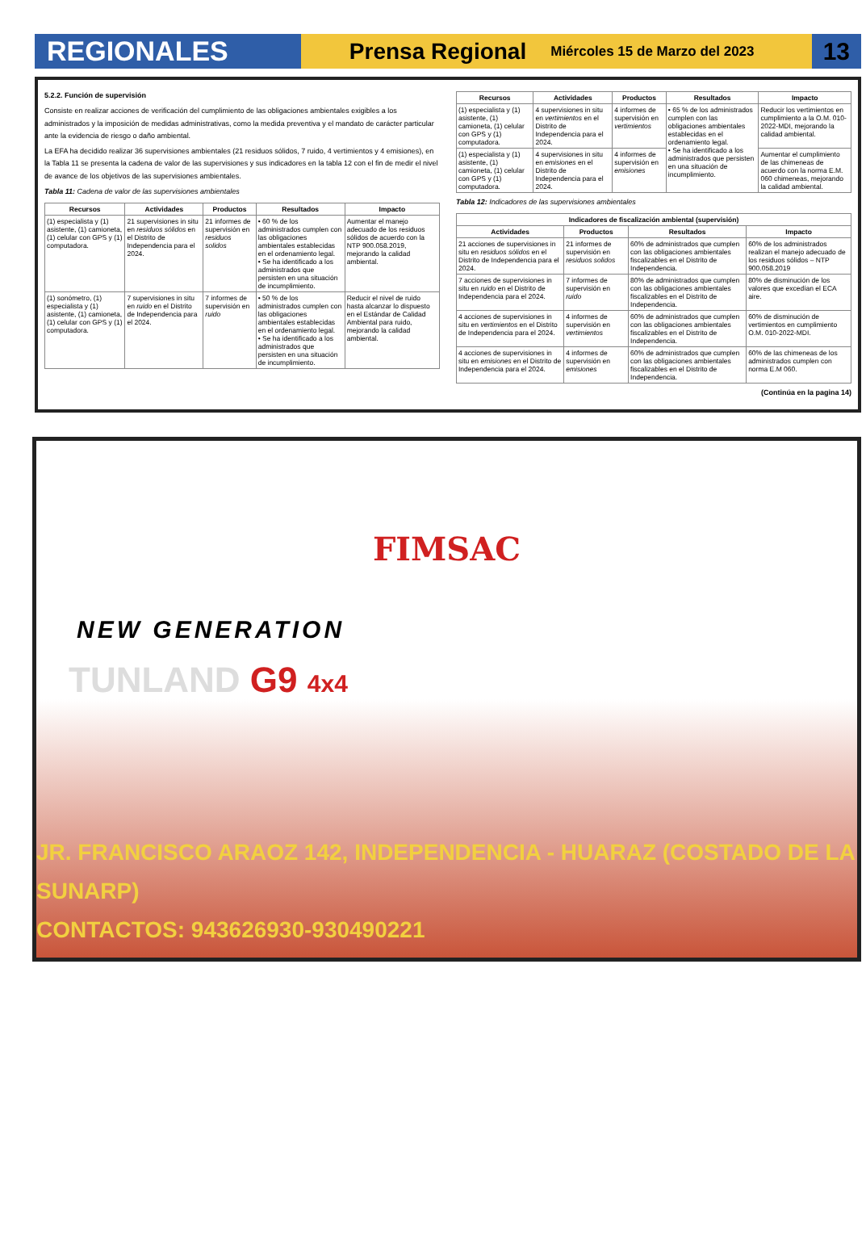REGIONALES
Prensa Regional
Miércoles 15 de Marzo del 2023
13
5.2.2. Función de supervisión
Consiste en realizar acciones de verificación del cumplimiento de las obligaciones ambientales exigibles a los administrados y la imposición de medidas administrativas, como la medida preventiva y el mandato de carácter particular ante la evidencia de riesgo o daño ambiental.
La EFA ha decidido realizar 36 supervisiones ambientales (21 residuos sólidos, 7 ruido, 4 vertimientos y 4 emisiones), en la Tabla 11 se presenta la cadena de valor de las supervisiones y sus indicadores en la tabla 12 con el fin de medir el nivel de avance de los objetivos de las supervisiones ambientales.
Tabla 11: Cadena de valor de las supervisiones ambientales
| Recursos | Actividades | Productos | Resultados | Impacto |
| --- | --- | --- | --- | --- |
| (1) especialista y (1) asistente, (1) camioneta, (1) celular con GPS y (1) computadora. | 21 supervisiones in situ en residuos sólidos en el Distrito de Independencia para el 2024. | 21 informes de supervisión en residuos solidos | • 60 % de los administrados cumplen con las obligaciones ambientales establecidas en el ordenamiento legal. • Se ha identificado a los administrados que persisten en una situación de incumplimiento. | Aumentar el manejo adecuado de los residuos sólidos de acuerdo con la NTP 900.058.2019, mejorando la calidad ambiental. |
| (1) sonómetro, (1) especialista y (1) asistente, (1) camioneta, (1) celular con GPS y (1) computadora. | 7 supervisiones in situ en ruido en el Distrito de Independencia para el 2024. | 7 informes de supervisión en ruido | • 50 % de los administrados cumplen con las obligaciones ambientales establecidas en el ordenamiento legal. • Se ha identificado a los administrados que persisten en una situación de incumplimiento. | Reducir el nivel de ruido hasta alcanzar lo dispuesto en el Estándar de Calidad Ambiental para ruido, mejorando la calidad ambiental. |
| Recursos | Actividades | Productos | Resultados | Impacto |
| --- | --- | --- | --- | --- |
| (1) especialista y (1) asistente, (1) camioneta, (1) celular con GPS y (1) computadora. | 4 supervisiones in situ en vertimientos en el Distrito de Independencia para el 2024. | 4 informes de supervisión en vertimientos | • 65 % de los administrados cumplen con las obligaciones ambientales establecidas en el ordenamiento legal. • Se ha identificado a los administrados que persisten en una situación de incumplimiento. | Reducir los vertimientos en cumplimiento a la O.M. 010-2022-MDI, mejorando la calidad ambiental. |
| (1) especialista y (1) asistente, (1) camioneta, (1) celular con GPS y (1) computadora. | 4 supervisiones in situ en emisiones en el Distrito de Independencia para el 2024. | 4 informes de supervisión en emisiones | | Aumentar el cumplimiento de las chimeneas de acuerdo con la norma E.M. 060 chimeneas, mejorando la calidad ambiental. |
Tabla 12: Indicadores de las supervisiones ambientales
| Indicadores de fiscalización ambiental (supervisión) | | | |
| --- | --- | --- | --- |
| Actividades | Productos | Resultados | Impacto |
| 21 acciones de supervisiones in situ en residuos sólidos en el Distrito de Independencia para el 2024. | 21 informes de supervisión en residuos solidos | 60% de administrados que cumplen con las obligaciones ambientales fiscalizables en el Distrito de Independencia. | 60% de los administrados realizan el manejo adecuado de los residuos sólidos – NTP 900.058.2019 |
| 7 acciones de supervisiones in situ en ruido en el Distrito de Independencia para el 2024. | 7 informes de supervisión en ruido | 80% de administrados que cumplen con las obligaciones ambientales fiscalizables en el Distrito de Independencia. | 80% de disminución de los valores que excedían el ECA aire. |
| 4 acciones de supervisiones in situ en vertimientos en el Distrito de Independencia para el 2024. | 4 informes de supervisión en vertimientos | 60% de administrados que cumplen con las obligaciones ambientales fiscalizables en el Distrito de Independencia. | 60% de disminución de vertimientos en cumplimiento O.M. 010-2022-MDI. |
| 4 acciones de supervisiones in situ en emisiones en el Distrito de Independencia para el 2024. | 4 informes de supervisión en emisiones | 60% de administrados que cumplen con las obligaciones ambientales fiscalizables en el Distrito de Independencia. | 60% de las chimeneas de los administrados cumplen con norma E.M 060. |
(Continúa en la pagina 14)
FIMSAC
NEW GENERATION
TUNLAND G9 4x4
JR. FRANCISCO ARAOZ 142, INDEPENDENCIA - HUARAZ (COSTADO DE LA SUNARP)
CONTACTOS: 943626930-930490221